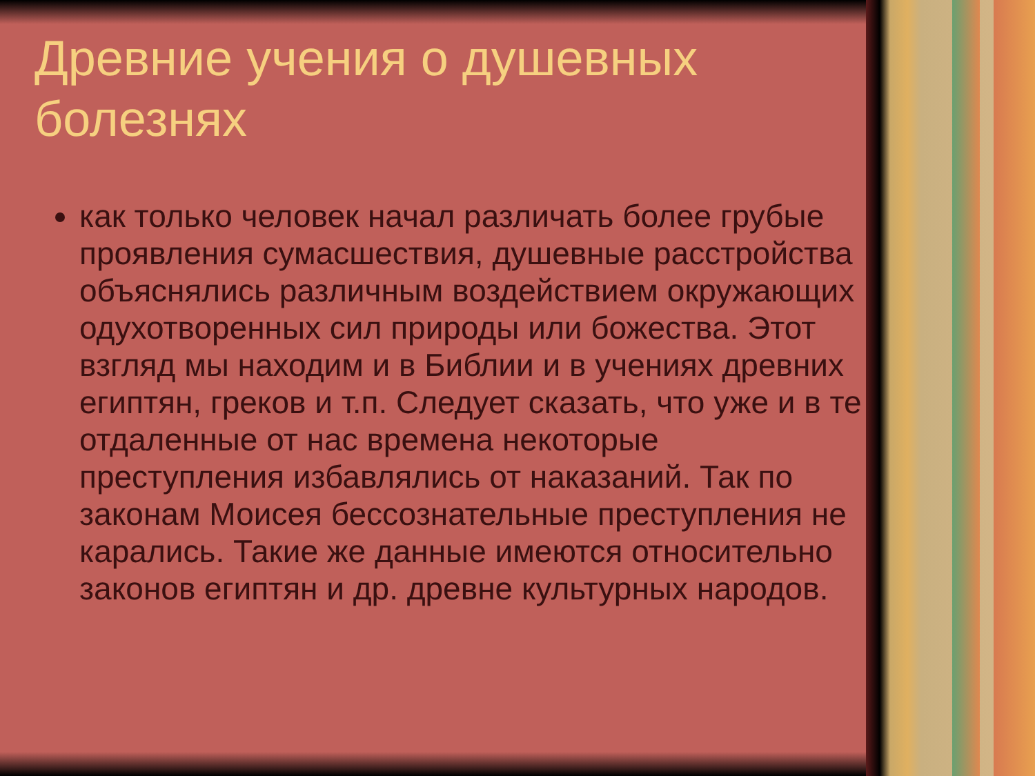Древние учения о душевных болезнях
как только человек начал различать более грубые проявления сумасшествия, душевные расстройства объяснялись различным воздействием окружающих одухотворенных сил природы или божества. Этот взгляд мы находим и в Библии и в учениях древних египтян, греков и т.п. Следует сказать, что уже и в те отдаленные от нас времена некоторые преступления избавлялись от наказаний. Так по законам Моисея бессознательные преступления не карались. Такие же данные имеются относительно законов египтян и др. древне культурных народов.